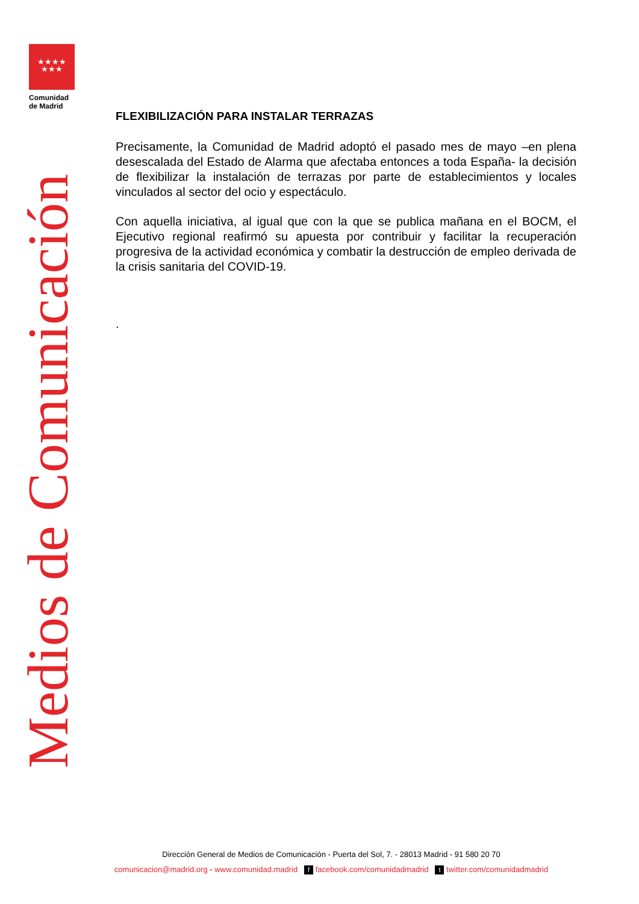★★★★
★★★
Comunidad
de Madrid
Medios de Comunicación
FLEXIBILIZACIÓN PARA INSTALAR TERRAZAS
Precisamente, la Comunidad de Madrid adoptó el pasado mes de mayo –en plena desescalada del Estado de Alarma que afectaba entonces a toda España- la decisión de flexibilizar la instalación de terrazas por parte de establecimientos y locales vinculados al sector del ocio y espectáculo.
Con aquella iniciativa, al igual que con la que se publica mañana en el BOCM, el Ejecutivo regional reafirmó su apuesta por contribuir y facilitar la recuperación progresiva de la actividad económica y combatir la destrucción de empleo derivada de la crisis sanitaria del COVID-19.
.
Dirección General de Medios de Comunicación - Puerta del Sol, 7. - 28013 Madrid - 91 580 20 70
comunicacion@madrid.org - www.comunidad.madrid f facebook.com/comunidadmadrid t twitter.com/comunidadmadrid